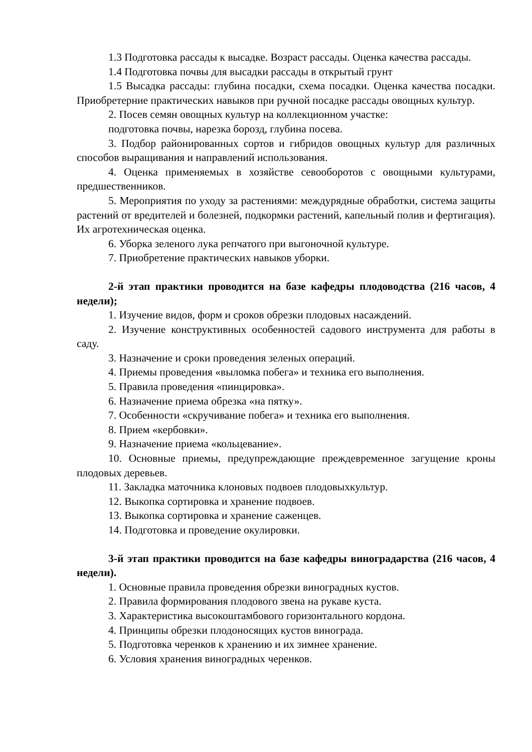1.3 Подготовка рассады к высадке. Возраст рассады. Оценка качества рассады.
1.4 Подготовка почвы для высадки рассады в открытый грунт
1.5 Высадка рассады: глубина посадки, схема посадки. Оценка качества посадки. Приобретерние практических навыков при ручной посадке рассады овощных культур.
2. Посев семян овощных культур на коллекционном участке:
подготовка почвы, нарезка борозд, глубина посева.
3. Подбор районированных сортов и гибридов овощных культур для различных способов выращивания и направлений использования.
4. Оценка применяемых в хозяйстве севооборотов с овощными культурами, предшественников.
5. Мероприятия по уходу за растениями: междурядные обработки, система защиты растений от вредителей и болезней, подкормки растений, капельный полив и фертигация). Их агротехническая оценка.
6. Уборка зеленого лука репчатого при выгоночной культуре.
7. Приобретение практических навыков уборки.
2-й этап практики проводится на базе кафедры плодоводства (216 часов, 4 недели);
1. Изучение видов, форм и сроков обрезки плодовых насаждений.
2. Изучение конструктивных особенностей садового инструмента для работы в саду.
3. Назначение и сроки проведения зеленых операций.
4. Приемы проведения «выломка побега» и техника его выполнения.
5. Правила проведения «пинцировка».
6. Назначение приема обрезка «на пятку».
7. Особенности «скручивание побега» и техника его выполнения.
8. Прием «кербовки».
9. Назначение приема «кольцевание».
10. Основные приемы, предупреждающие преждевременное загущение кроны плодовых деревьев.
11. Закладка маточника клоновых подвоев плодовыхкультур.
12. Выкопка сортировка и хранение подвоев.
13. Выкопка сортировка и хранение саженцев.
14. Подготовка и проведение окулировки.
3-й этап практики проводится на базе кафедры виноградарства (216 часов, 4 недели).
1. Основные правила проведения обрезки виноградных кустов.
2. Правила формирования плодового звена на рукаве куста.
3. Характеристика высокоштамбового горизонтального кордона.
4. Принципы обрезки плодоносящих кустов винограда.
5. Подготовка черенков к хранению и их зимнее хранение.
6. Условия хранения виноградных черенков.